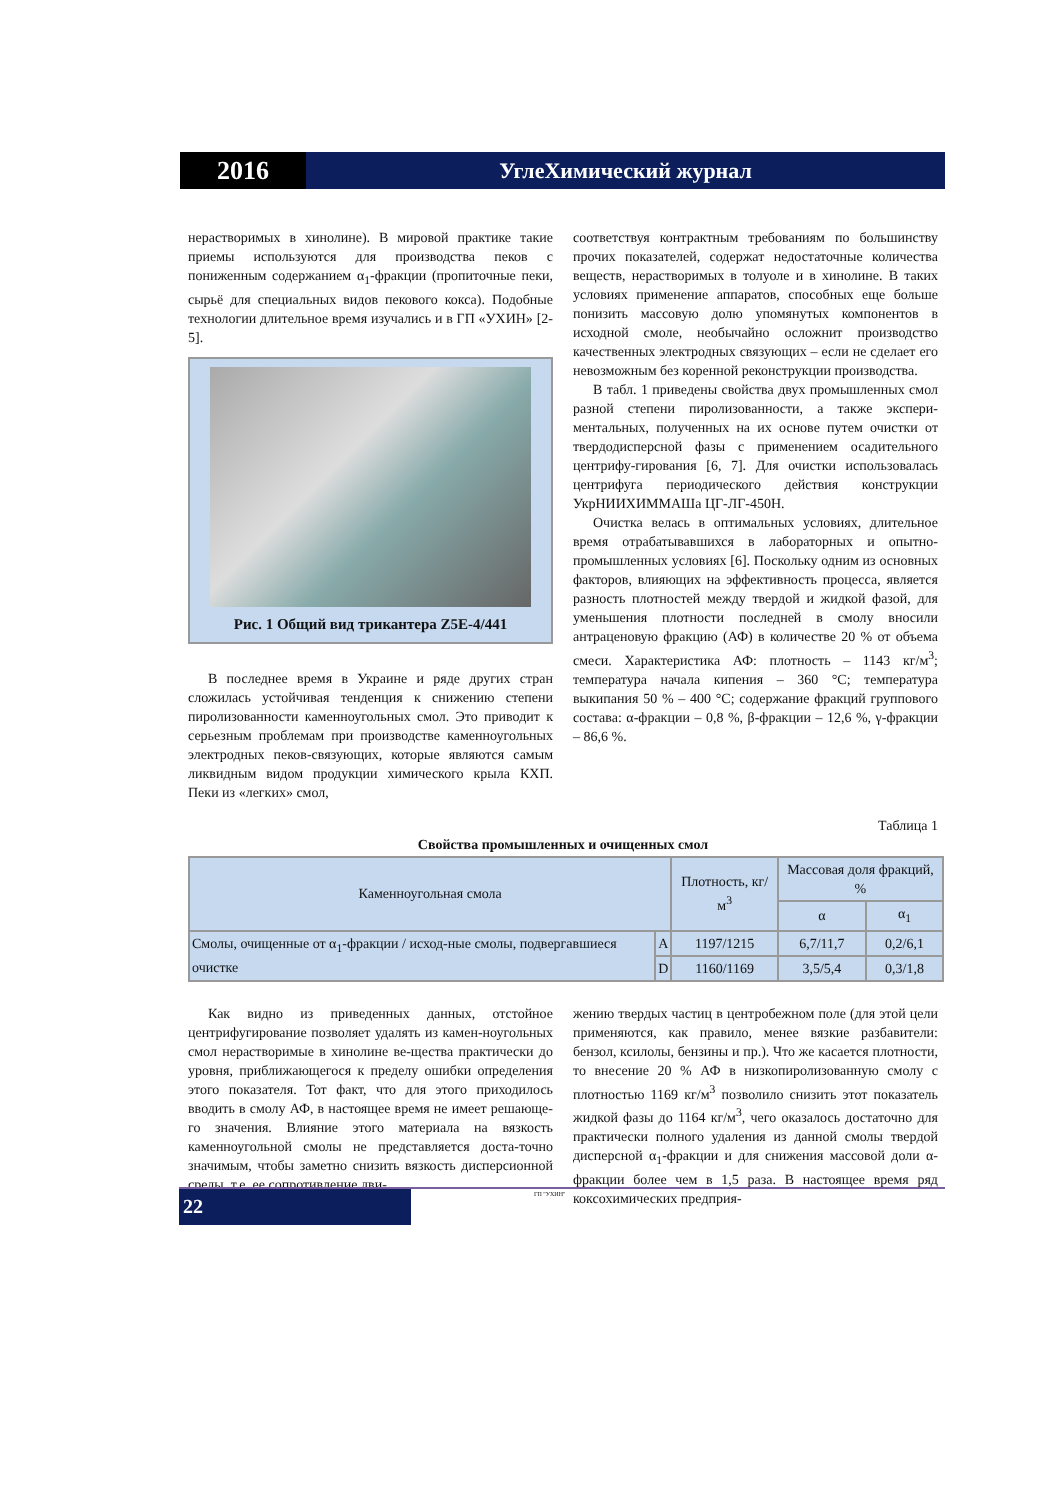2016
УглеХимический журнал
нерастворимых в хинолине). В мировой практике такие приемы используются для производства пеков с пониженным содержанием α<sub>1</sub>-фракции (пропиточные пеки, сырьё для специальных видов пекового кокса). Подобные технологии длительное время изучались и в ГП «УХИН» [2-5].
Рис. 1 Общий вид трикантера Z5E-4/441
В последнее время в Украине и ряде других стран сложилась устойчивая тенденция к снижению степени пиролизованности каменноугольных смол. Это приводит к серьезным проблемам при производстве каменноугольных электродных пеков-связующих, которые являются самым ликвидным видом продукции химического крыла КХП. Пеки из «легких» смол,
соответствуя контрактным требованиям по большинству прочих показателей, содержат недостаточные количества веществ, нерастворимых в толуоле и в хинолине. В таких условиях применение аппаратов, способных еще больше понизить массовую долю упомянутых компонентов в исходной смоле, необычайно осложнит производство качественных электродных связующих – если не сделает его невозможным без коренной реконструкции производства.
В табл. 1 приведены свойства двух промышленных смол разной степени пиролизованности, а также экспери-ментальных, полученных на их основе путем очистки от твердодисперсной фазы с применением осадительного центрифу-гирования [6, 7]. Для очистки использовалась центрифуга периодического действия конструкции УкрНИИХИММАШа ЦГ-ЛГ-450Н.
Очистка велась в оптимальных условиях, длительное время отрабатывавшихся в лабораторных и опытно-промышленных условиях [6]. Поскольку одним из основных факторов, влияющих на эффективность процесса, является разность плотностей между твердой и жидкой фазой, для уменьшения плотности последней в смолу вносили антраценовую фракцию (АФ) в количестве 20 % от объема смеси. Характеристика АФ: плотность – 1143 кг/м<sup>3</sup>; температура начала кипения – 360 °С; температура выкипания 50 % – 400 °С; содержание фракций группового состава: α-фракции – 0,8 %, β-фракции – 12,6 %, γ-фракции – 86,6 %.
Таблица 1
Свойства промышленных и очищенных смол
| Каменноугольная смола | | Плотность, кг/м<sup>3</sup> | Массовая доля фракций, % | |
| --- | --- | --- | --- | --- |
| | | | α | α<sub>1</sub> |
| Смолы, очищенные от α<sub>1</sub>-фракции / исход-ные смолы, подвергавшиеся очистке | A | 1197/1215 | 6,7/11,7 | 0,2/6,1 |
| | D | 1160/1169 | 3,5/5,4 | 0,3/1,8 |
Как видно из приведенных данных, отстойное центрифугирование позволяет удалять из камен-ноугольных смол нерастворимые в хинолине ве-щества практически до уровня, приближающегося к пределу ошибки определения этого показателя. Тот факт, что для этого приходилось вводить в смолу АФ, в настоящее время не имеет решающе-го значения. Влияние этого материала на вязкость каменноугольной смолы не представляется доста-точно значимым, чтобы заметно снизить вязкость дисперсионной среды, т.е. ее сопротивление дви-
жению твердых частиц в центробежном поле (для этой цели применяются, как правило, менее вязкие разбавители: бензол, ксилолы, бензины и пр.). Что же касается плотности, то внесение 20 % АФ в низкопиролизованную смолу с плотностью 1169 кг/м<sup>3</sup> позволило снизить этот показатель жидкой фазы до 1164 кг/м<sup>3</sup>, чего оказалось достаточно для практически полного удаления из данной смолы твердой дисперсной α<sub>1</sub>-фракции и для снижения массовой доли α-фракции более чем в 1,5 раза. В настоящее время ряд коксохимических предприя-
22
ГП "УХИН"